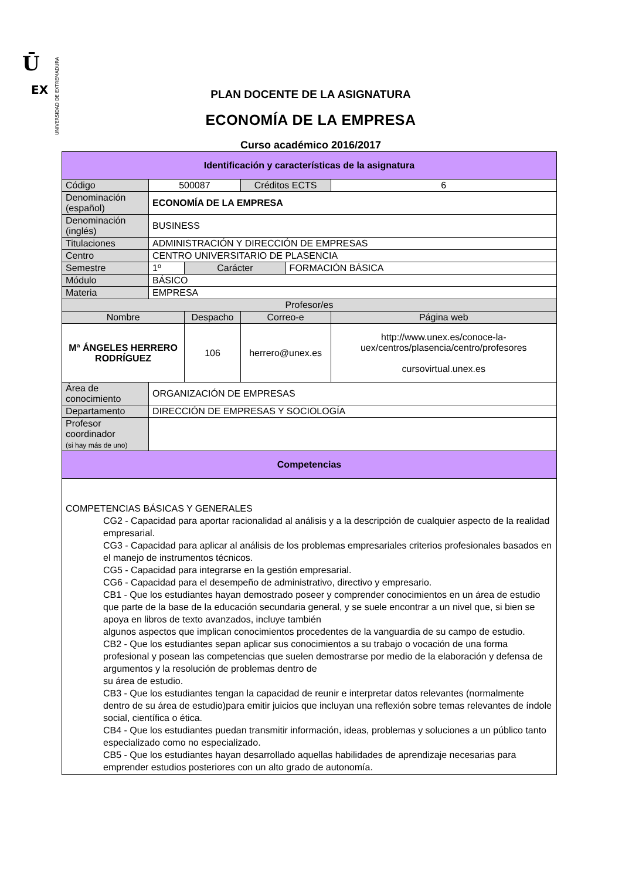Ū
EX
UNIVERSIDAD DE EXTREMADURA
PLAN DOCENTE DE LA ASIGNATURA
ECONOMÍA DE LA EMPRESA
Curso académico 2016/2017
| Identificación y características de la asignatura | | | | | |
| --- | --- | --- | --- | --- | --- |
| Código | 500087 | | Créditos ECTS | | 6 |
| Denominación (español) | ECONOMÍA DE LA EMPRESA | | | | |
| Denominación (inglés) | BUSINESS | | | | |
| Titulaciones | ADMINISTRACIÓN Y DIRECCIÓN DE EMPRESAS | | | | |
| Centro | CENTRO UNIVERSITARIO DE PLASENCIA | | | | |
| Semestre | 1º | Carácter | | FORMACIÓN BÁSICA | |
| Módulo | BÁSICO | | | | |
| Materia | EMPRESA | | | | |
| Profesor/es | | | | | |
| Nombre | | Despacho | Correo-e | | Página web |
| Mª ÁNGELES HERRERO RODRÍGUEZ | | 106 | herrero@unex.es | | http://www.unex.es/conoce-la-uex/centros/plasencia/centro/profesores cursovirtual.unex.es |
| Área de conocimiento | ORGANIZACIÓN DE EMPRESAS | | | | |
| Departamento | DIRECCIÓN DE EMPRESAS Y SOCIOLOGÍA | | | | |
| Profesor coordinador (si hay más de uno) | | | | | |
| Competencias | | | | | |
| COMPETENCIAS BÁSICAS Y GENERALES CG2 - Capacidad para aportar racionalidad al análisis y a la descripción de cualquier aspecto de la realidad empresarial. CG3 - Capacidad para aplicar al análisis de los problemas empresariales criterios profesionales basados en el manejo de instrumentos técnicos. CG5 - Capacidad para integrarse en la gestión empresarial. CG6 - Capacidad para el desempeño de administrativo, directivo y empresario. CB1 - Que los estudiantes hayan demostrado poseer y comprender conocimientos en un área de estudio que parte de la base de la educación secundaria general, y se suele encontrar a un nivel que, si bien se apoya en libros de texto avanzados, incluye también algunos aspectos que implican conocimientos procedentes de la vanguardia de su campo de estudio. CB2 - Que los estudiantes sepan aplicar sus conocimientos a su trabajo o vocación de una forma profesional y posean las competencias que suelen demostrarse por medio de la elaboración y defensa de argumentos y la resolución de problemas dentro de su área de estudio. CB3 - Que los estudiantes tengan la capacidad de reunir e interpretar datos relevantes (normalmente dentro de su área de estudio)para emitir juicios que incluyan una reflexión sobre temas relevantes de índole social, científica o ética. CB4 - Que los estudiantes puedan transmitir información, ideas, problemas y soluciones a un público tanto especializado como no especializado. CB5 - Que los estudiantes hayan desarrollado aquellas habilidades de aprendizaje necesarias para emprender estudios posteriores con un alto grado de autonomía. | | | | | |